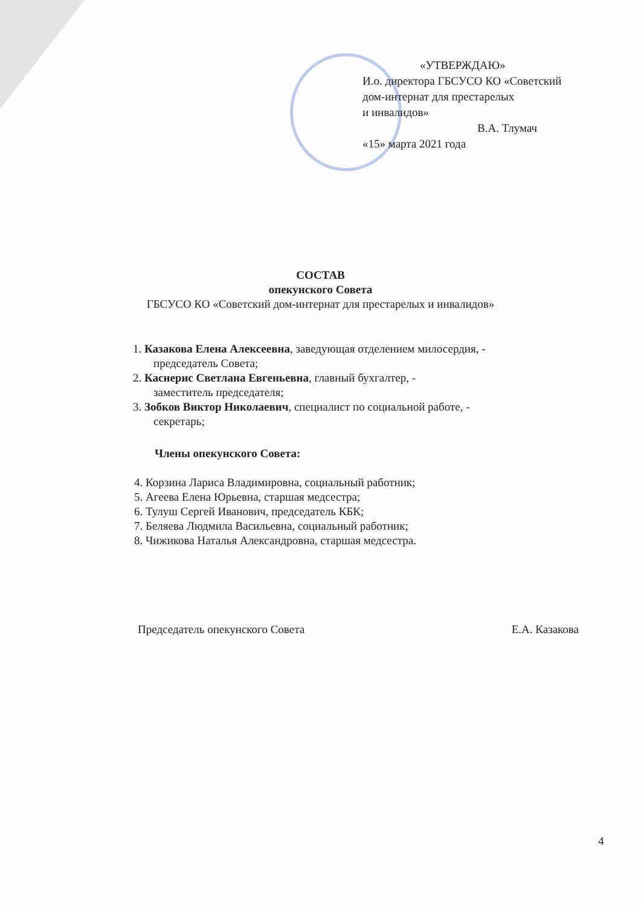«УТВЕРЖДАЮ»
И.о. директора ГБСУСО КО «Советский
дом-интернат для престарелых
и инвалидов»
В.А. Тлумач
«15» марта 2021 года
СОСТАВ
опекунского Совета
ГБСУСО КО «Советский дом-интернат для престарелых и инвалидов»
1. Казакова Елена Алексеевна, заведующая отделением милосердия, -
председатель Совета;
2. Каснерис Светлана Евгеньевна, главный бухгалтер, -
заместитель председателя;
3. Зобков Виктор Николаевич, специалист по социальной работе, -
секретарь;
Члены опекунского Совета:
4. Корзина Лариса Владимировна, социальный работник;
5. Агеева Елена Юрьевна, старшая медсестра;
6. Тулуш Сергей Иванович, председатель КБК;
7. Беляева Людмила Васильевна, социальный работник;
8. Чижикова Наталья Александровна, старшая медсестра.
Председатель опекунского Совета Е.А. Казакова
4